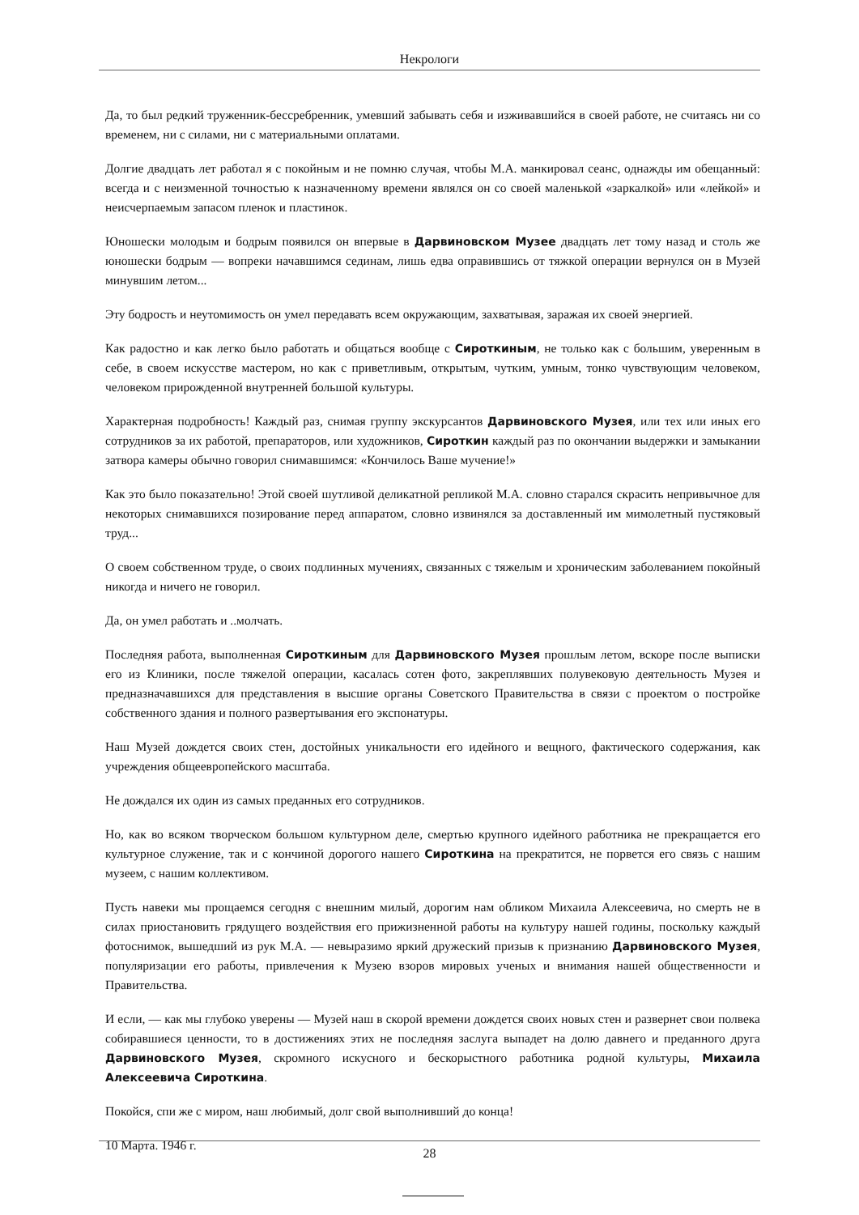Некрологи
Да, то был редкий труженник-бессребренник, умевший забывать себя и изживавшийся в своей работе, не считаясь ни со временем, ни с силами, ни с материальными оплатами.
Долгие двадцать лет работал я с покойным и не помню случая, чтобы М.А. манкировал сеанс, однажды им обещанный: всегда и с неизменной точностью к назначенному времени являлся он со своей маленькой «заркалкой» или «лейкой» и неисчерпаемым запасом пленок и пластинок.
Юношески молодым и бодрым появился он впервые в Дарвиновском Музее двадцать лет тому назад и столь же юношески бодрым — вопреки начавшимся сединам, лишь едва оправившись от тяжкой операции вернулся он в Музей минувшим летом...
Эту бодрость и неутомимость он умел передавать всем окружающим, захватывая, заражая их своей энергией.
Как радостно и как легко было работать и общаться вообще с Сироткиным, не только как с большим, уверенным в себе, в своем искусстве мастером, но как с приветливым, открытым, чутким, умным, тонко чувствующим человеком, человеком прирожденной внутренней большой культуры.
Характерная подробность! Каждый раз, снимая группу экскурсантов Дарвиновского Музея, или тех или иных его сотрудников за их работой, препараторов, или художников, Сироткин каждый раз по окончании выдержки и замыкании затвора камеры обычно говорил снимавшимся: «Кончилось Ваше мучение!»
Как это было показательно! Этой своей шутливой деликатной репликой М.А. словно старался скрасить непривычное для некоторых снимавшихся позирование перед аппаратом, словно извинялся за доставленный им мимолетный пустяковый труд...
О своем собственном труде, о своих подлинных мучениях, связанных с тяжелым и хроническим заболеванием покойный никогда и ничего не говорил.
Да, он умел работать и ..молчать.
Последняя работа, выполненная Сироткиным для Дарвиновского Музея прошлым летом, вскоре после выписки его из Клиники, после тяжелой операции, касалась сотен фото, закреплявших полувековую деятельность Музея и предназначавшихся для представления в высшие органы Советского Правительства в связи с проектом о постройке собственного здания и полного развертывания его экспонатуры.
Наш Музей дождется своих стен, достойных уникальности его идейного и вещного, фактического содержания, как учреждения общеевропейского масштаба.
Не дождался их один из самых преданных его сотрудников.
Но, как во всяком творческом большом культурном деле, смертью крупного идейного работника не прекращается его культурное служение, так и с кончиной дорогого нашего Сироткина на прекратится, не порвется его связь с нашим музеем, с нашим коллективом.
Пусть навеки мы прощаемся сегодня с внешним милый, дорогим нам обликом Михаила Алексеевича, но смерть не в силах приостановить грядущего воздействия его прижизненной работы на культуру нашей годины, поскольку каждый фотоснимок, вышедший из рук М.А. — невыразимо яркий дружеский призыв к признанию Дарвиновского Музея, популяризации его работы, привлечения к Музею взоров мировых ученых и внимания нашей общественности и Правительства.
И если, — как мы глубоко уверены — Музей наш в скорой времени дождется своих новых стен и развернет свои полвека собиравшиеся ценности, то в достижениях этих не последняя заслуга выпадет на долю давнего и преданного друга Дарвиновского Музея, скромного искусного и бескорыстного работника родной культуры, Михаила Алексеевича Сироткина.
Покойся, спи же с миром, наш любимый, долг свой выполнивший до конца!
10 Марта. 1946 г.
28